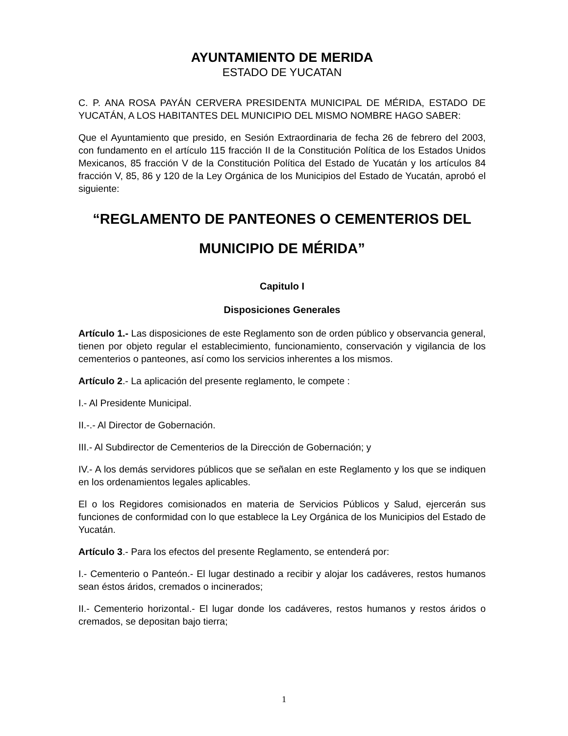AYUNTAMIENTO DE MERIDA
ESTADO DE YUCATAN
C. P. ANA ROSA PAYÁN CERVERA PRESIDENTA MUNICIPAL DE MÉRIDA, ESTADO DE YUCATÁN, A LOS HABITANTES DEL MUNICIPIO DEL MISMO NOMBRE HAGO SABER:
Que el Ayuntamiento que presido, en Sesión Extraordinaria de fecha 26 de febrero del 2003, con fundamento en el artículo 115 fracción II de la Constitución Política de los Estados Unidos Mexicanos, 85 fracción V de la Constitución Política del Estado de Yucatán y los artículos 84 fracción V, 85, 86 y 120 de la Ley Orgánica de los Municipios del Estado de Yucatán, aprobó el siguiente:
“REGLAMENTO DE PANTEONES O CEMENTERIOS DEL MUNICIPIO DE MÉRIDA”
Capitulo I
Disposiciones Generales
Artículo 1.- Las disposiciones de este Reglamento son de orden público y observancia general, tienen por objeto regular el establecimiento, funcionamiento, conservación y vigilancia de los cementerios o panteones, así como los servicios inherentes a los mismos.
Artículo 2.- La aplicación del presente reglamento, le compete :
I.- Al Presidente Municipal.
II.-.- Al Director de Gobernación.
III.- Al Subdirector de Cementerios de la Dirección de Gobernación; y
IV.- A los demás servidores públicos que se señalan en este Reglamento y los que se indiquen en los ordenamientos legales aplicables.
El o los Regidores comisionados en materia de Servicios Públicos y Salud, ejercerán sus funciones de conformidad con lo que establece la Ley Orgánica de los Municipios del Estado de Yucatán.
Artículo 3.- Para los efectos del presente Reglamento, se entenderá por:
I.- Cementerio o Panteón.- El lugar destinado a recibir y alojar los cadáveres, restos humanos sean éstos áridos, cremados o incinerados;
II.- Cementerio horizontal.- El lugar donde los cadáveres, restos humanos y restos áridos o cremados, se depositan bajo tierra;
1